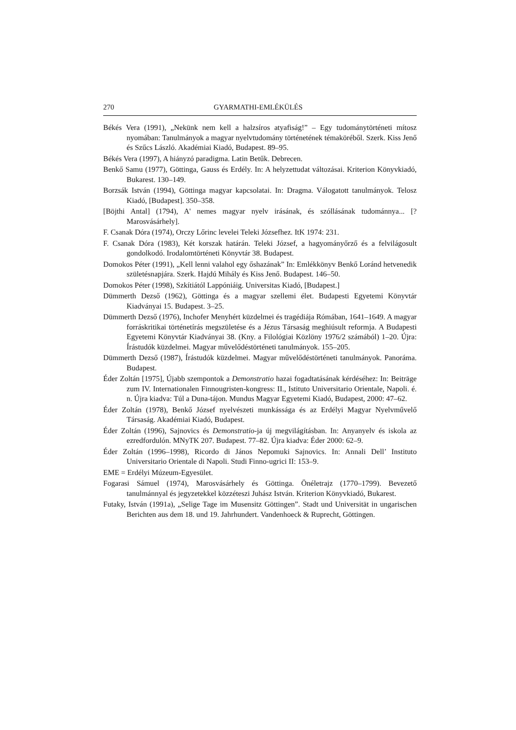270 GYARMATHI-EMLÉKÜLÉS
Békés Vera (1991), „Nekünk nem kell a halzsíros atyafiság!” – Egy tudománytörténeti mítosz nyomában: Tanulmányok a magyar nyelvtudomány történetének témaköréből. Szerk. Kiss Jenő és Szűcs László. Akadémiai Kiadó, Budapest. 89–95.
Békés Vera (1997), A hiányzó paradigma. Latin Betűk. Debrecen.
Benkő Samu (1977), Göttinga, Gauss és Erdély. In: A helyzettudat változásai. Kriterion Könyvkiadó, Bukarest. 130–149.
Borzsák István (1994), Göttinga magyar kapcsolatai. In: Dragma. Válogatott tanulmányok. Telosz Kiadó, [Budapest]. 350–358.
[Böjthi Antal] (1794), A' nemes magyar nyelv irásának, és szóllásának tudománnya... [? Marosvásárhely].
F. Csanak Dóra (1974), Orczy Lőrinc levelei Teleki Józsefhez. ItK 1974: 231.
F. Csanak Dóra (1983), Két korszak határán. Teleki József, a hagyományőrző és a felvilágosult gondolkodó. Irodalomtörténeti Könyvtár 38. Budapest.
Domokos Péter (1991), „Kell lenni valahol egy őshazának” In: Emlékkönyv Benkő Loránd hetvenedik születésnapjára. Szerk. Hajdú Mihály és Kiss Jenő. Budapest. 146–50.
Domokos Péter (1998), Szkítiától Lappóniáig. Universitas Kiadó, [Budapest.]
Dümmerth Dezső (1962), Göttinga és a magyar szellemi élet. Budapesti Egyetemi Könyvtár Kiadványai 15. Budapest. 3–25.
Dümmerth Dezső (1976), Inchofer Menyhért küzdelmei és tragédiája Rómában, 1641–1649. A magyar forráskritikai történetírás megszületése és a Jézus Társaság meghiúsult reformja. A Budapesti Egyetemi Könyvtár Kiadványai 38. (Kny. a Filológiai Közlöny 1976/2 számából) 1–20. Újra: Írástudók küzdelmei. Magyar művelődéstörténeti tanulmányok. 155–205.
Dümmerth Dezső (1987), Írástudók küzdelmei. Magyar művelődéstörténeti tanulmányok. Panoráma. Budapest.
Éder Zoltán [1975], Újabb szempontok a Demonstratio hazai fogadtatásának kérdéséhez: In: Beiträge zum IV. Internationalen Finnougristen-kongress: II., Istituto Universitario Orientale, Napoli. é. n. Újra kiadva: Túl a Duna-tájon. Mundus Magyar Egyetemi Kiadó, Budapest, 2000: 47–62.
Éder Zoltán (1978), Benkő József nyelvészeti munkássága és az Erdélyi Magyar Nyelvművelő Társaság. Akadémiai Kiadó, Budapest.
Éder Zoltán (1996), Sajnovics és Demonstratio-ja új megvilágításban. In: Anyanyelv és iskola az ezredfordulón. MNyTK 207. Budapest. 77–82. Újra kiadva: Éder 2000: 62–9.
Éder Zoltán (1996–1998), Ricordo di János Nepomuki Sajnovics. In: Annali Dell’ Instituto Universitario Orientale di Napoli. Studi Finno-ugrici II: 153–9.
EME = Erdélyi Múzeum-Egyesület.
Fogarasi Sámuel (1974), Marosvásárhely és Göttinga. Önéletrajz (1770–1799). Bevezető tanulmánnyal és jegyzetekkel közzéteszi Juhász István. Kriterion Könyvkiadó, Bukarest.
Futaky, István (1991a), „Selige Tage im Musensitz Göttingen”. Stadt und Universität in ungarischen Berichten aus dem 18. und 19. Jahrhundert. Vandenhoeck & Ruprecht, Göttingen.